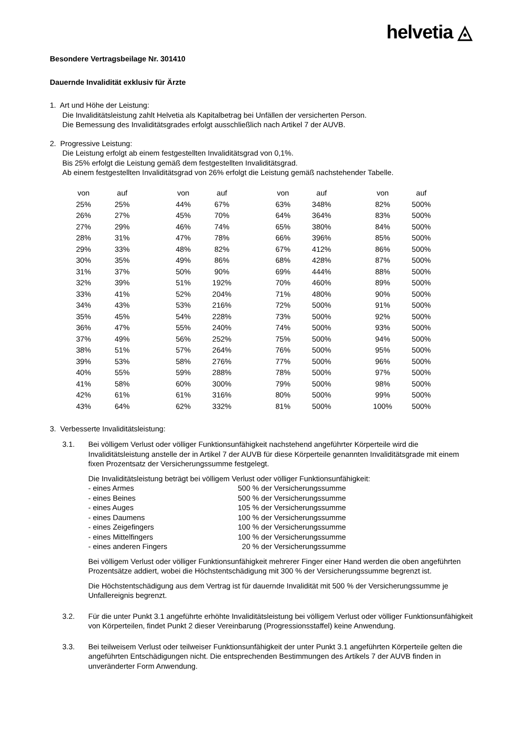helvetia ◬
Besondere Vertragsbeilage Nr. 301410
Dauernde Invalidität exklusiv für Ärzte
1. Art und Höhe der Leistung:
Die Invaliditätsleistung zahlt Helvetia als Kapitalbetrag bei Unfällen der versicherten Person.
Die Bemessung des Invaliditätsgrades erfolgt ausschließlich nach Artikel 7 der AUVB.
2. Progressive Leistung:
Die Leistung erfolgt ab einem festgestellten Invaliditätsgrad von 0,1%.
Bis 25% erfolgt die Leistung gemäß dem festgestellten Invaliditätsgrad.
Ab einem festgestellten Invaliditätsgrad von 26% erfolgt die Leistung gemäß nachstehender Tabelle.
| von | auf | | von | auf | | von | auf | | von | auf |
| --- | --- | --- | --- | --- | --- | --- | --- | --- | --- | --- |
| 25% | 25% | | 44% | 67% | | 63% | 348% | | 82% | 500% |
| 26% | 27% | | 45% | 70% | | 64% | 364% | | 83% | 500% |
| 27% | 29% | | 46% | 74% | | 65% | 380% | | 84% | 500% |
| 28% | 31% | | 47% | 78% | | 66% | 396% | | 85% | 500% |
| 29% | 33% | | 48% | 82% | | 67% | 412% | | 86% | 500% |
| 30% | 35% | | 49% | 86% | | 68% | 428% | | 87% | 500% |
| 31% | 37% | | 50% | 90% | | 69% | 444% | | 88% | 500% |
| 32% | 39% | | 51% | 192% | | 70% | 460% | | 89% | 500% |
| 33% | 41% | | 52% | 204% | | 71% | 480% | | 90% | 500% |
| 34% | 43% | | 53% | 216% | | 72% | 500% | | 91% | 500% |
| 35% | 45% | | 54% | 228% | | 73% | 500% | | 92% | 500% |
| 36% | 47% | | 55% | 240% | | 74% | 500% | | 93% | 500% |
| 37% | 49% | | 56% | 252% | | 75% | 500% | | 94% | 500% |
| 38% | 51% | | 57% | 264% | | 76% | 500% | | 95% | 500% |
| 39% | 53% | | 58% | 276% | | 77% | 500% | | 96% | 500% |
| 40% | 55% | | 59% | 288% | | 78% | 500% | | 97% | 500% |
| 41% | 58% | | 60% | 300% | | 79% | 500% | | 98% | 500% |
| 42% | 61% | | 61% | 316% | | 80% | 500% | | 99% | 500% |
| 43% | 64% | | 62% | 332% | | 81% | 500% | | 100% | 500% |
3. Verbesserte Invaliditätsleistung:
3.1. Bei völligem Verlust oder völliger Funktionsunfähigkeit nachstehend angeführter Körperteile wird die Invaliditätsleistung anstelle der in Artikel 7 der AUVB für diese Körperteile genannten Invaliditätsgrade mit einem fixen Prozentsatz der Versicherungssumme festgelegt.
Die Invaliditätsleistung beträgt bei völligem Verlust oder völliger Funktionsunfähigkeit:
| - eines Armes | 500 % der Versicherungssumme |
| - eines Beines | 500 % der Versicherungssumme |
| - eines Auges | 105 % der Versicherungssumme |
| - eines Daumens | 100 % der Versicherungssumme |
| - eines Zeigefingers | 100 % der Versicherungssumme |
| - eines Mittelfingers | 100 % der Versicherungssumme |
| - eines anderen Fingers | 20 % der Versicherungssumme |
Bei völligem Verlust oder völliger Funktionsunfähigkeit mehrerer Finger einer Hand werden die oben angeführten Prozentsätze addiert, wobei die Höchstentschädigung mit 300 % der Versicherungssumme begrenzt ist.
Die Höchstentschädigung aus dem Vertrag ist für dauernde Invalidität mit 500 % der Versicherungssumme je Unfallereignis begrenzt.
3.2. Für die unter Punkt 3.1 angeführte erhöhte Invaliditätsleistung bei völligem Verlust oder völliger Funktionsunfähigkeit von Körperteilen, findet Punkt 2 dieser Vereinbarung (Progressionsstaffel) keine Anwendung.
3.3. Bei teilweisem Verlust oder teilweiser Funktionsunfähigkeit der unter Punkt 3.1 angeführten Körperteile gelten die angeführten Entschädigungen nicht. Die entsprechenden Bestimmungen des Artikels 7 der AUVB finden in unveränderter Form Anwendung.